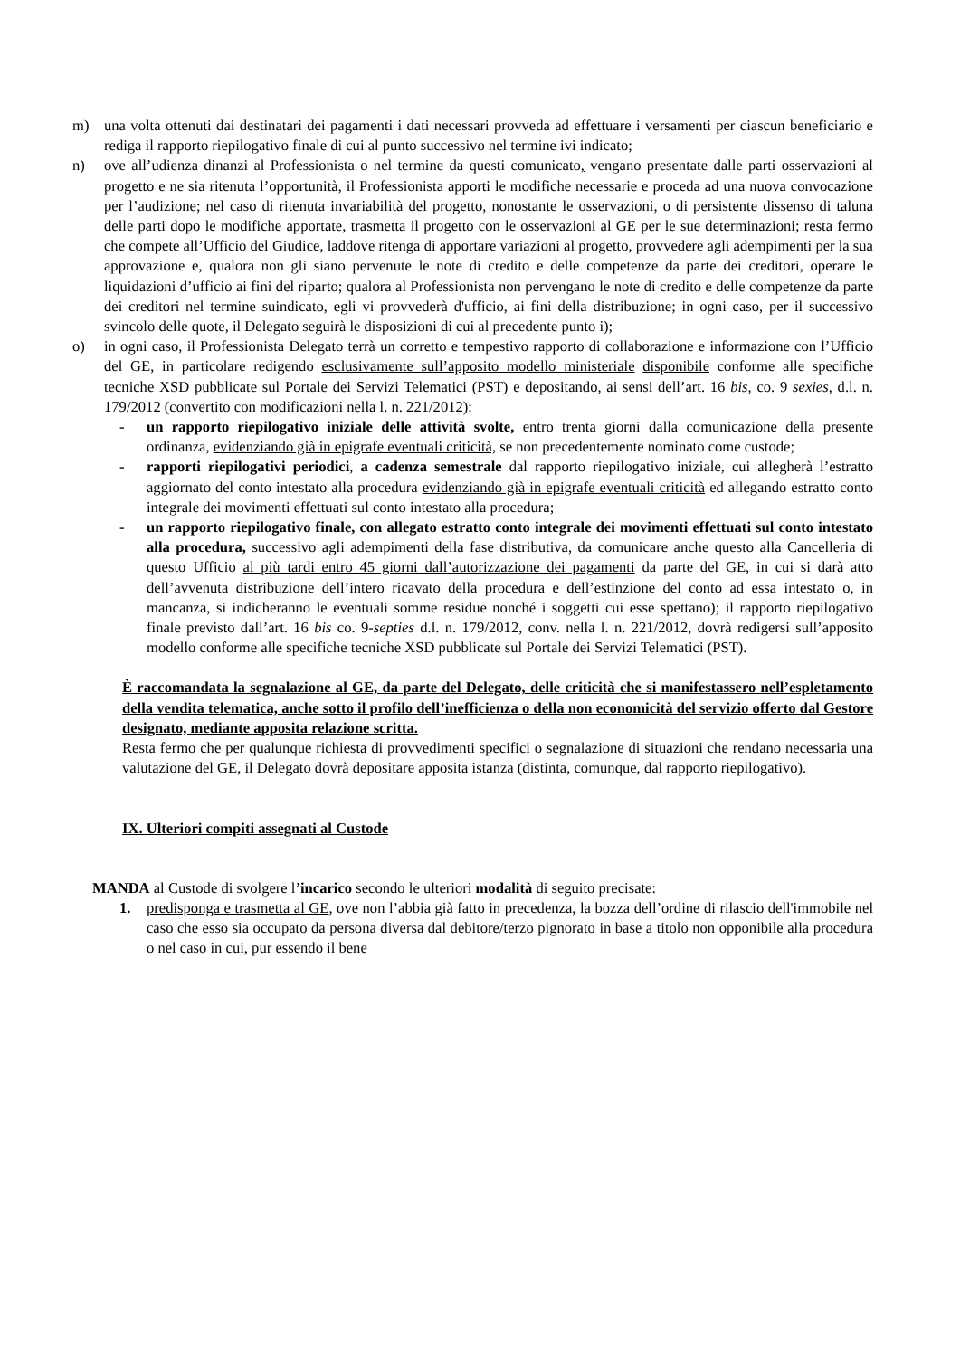m) una volta ottenuti dai destinatari dei pagamenti i dati necessari provveda ad effettuare i versamenti per ciascun beneficiario e rediga il rapporto riepilogativo finale di cui al punto successivo nel termine ivi indicato;
n) ove all’udienza dinanzi al Professionista o nel termine da questi comunicato, vengano presentate dalle parti osservazioni al progetto e ne sia ritenuta l’opportunità, il Professionista apporti le modifiche necessarie e proceda ad una nuova convocazione per l’audizione; nel caso di ritenuta invariabilità del progetto, nonostante le osservazioni, o di persistente dissenso di taluna delle parti dopo le modifiche apportate, trasmetta il progetto con le osservazioni al GE per le sue determinazioni; resta fermo che compete all’Ufficio del Giudice, laddove ritenga di apportare variazioni al progetto, provvedere agli adempimenti per la sua approvazione e, qualora non gli siano pervenute le note di credito e delle competenze da parte dei creditori, operare le liquidazioni d’ufficio ai fini del riparto; qualora al Professionista non pervengano le note di credito e delle competenze da parte dei creditori nel termine suindicato, egli vi provvederà d'ufficio, ai fini della distribuzione; in ogni caso, per il successivo svincolo delle quote, il Delegato seguirà le disposizioni di cui al precedente punto i);
o) in ogni caso, il Professionista Delegato terrà un corretto e tempestivo rapporto di collaborazione e informazione con l’Ufficio del GE, in particolare redigendo esclusivamente sull’apposito modello ministeriale disponibile conforme alle specifiche tecniche XSD pubblicate sul Portale dei Servizi Telematici (PST) e depositando, ai sensi dell’art. 16 bis, co. 9 sexies, d.l. n. 179/2012 (convertito con modificazioni nella l. n. 221/2012):
- un rapporto riepilogativo iniziale delle attività svolte, entro trenta giorni dalla comunicazione della presente ordinanza, evidenziando già in epigrafe eventuali criticità, se non precedentemente nominato come custode;
- rapporti riepilogativi periodici, a cadenza semestrale dal rapporto riepilogativo iniziale, cui allegherà l’estratto aggiornato del conto intestato alla procedura evidenziando già in epigrafe eventuali criticità ed allegando estratto conto integrale dei movimenti effettuati sul conto intestato alla procedura;
- un rapporto riepilogativo finale, con allegato estratto conto integrale dei movimenti effettuati sul conto intestato alla procedura, successivo agli adempimenti della fase distributiva, da comunicare anche questo alla Cancelleria di questo Ufficio al più tardi entro 45 giorni dall’autorizzazione dei pagamenti da parte del GE, in cui si darà atto dell’avvenuta distribuzione dell’intero ricavato della procedura e dell’estinzione del conto ad essa intestato o, in mancanza, si indicheranno le eventuali somme residue nonché i soggetti cui esse spettano); il rapporto riepilogativo finale previsto dall’art. 16 bis co. 9-septies d.l. n. 179/2012, conv. nella l. n. 221/2012, dovrà redigersi sull’apposito modello conforme alle specifiche tecniche XSD pubblicate sul Portale dei Servizi Telematici (PST).
È raccomandata la segnalazione al GE, da parte del Delegato, delle criticità che si manifestassero nell’espletamento della vendita telematica, anche sotto il profilo dell’inefficienza o della non economicità del servizio offerto dal Gestore designato, mediante apposita relazione scritta.
Resta fermo che per qualunque richiesta di provvedimenti specifici o segnalazione di situazioni che rendano necessaria una valutazione del GE, il Delegato dovrà depositare apposita istanza (distinta, comunque, dal rapporto riepilogativo).
IX. Ulteriori compiti assegnati al Custode
MANDA al Custode di svolgere l’incarico secondo le ulteriori modalità di seguito precisate:
1. predisponga e trasmetta al GE, ove non l’abbia già fatto in precedenza, la bozza dell’ordine di rilascio dell'immobile nel caso che esso sia occupato da persona diversa dal debitore/terzo pignorato in base a titolo non opponibile alla procedura o nel caso in cui, pur essendo il bene